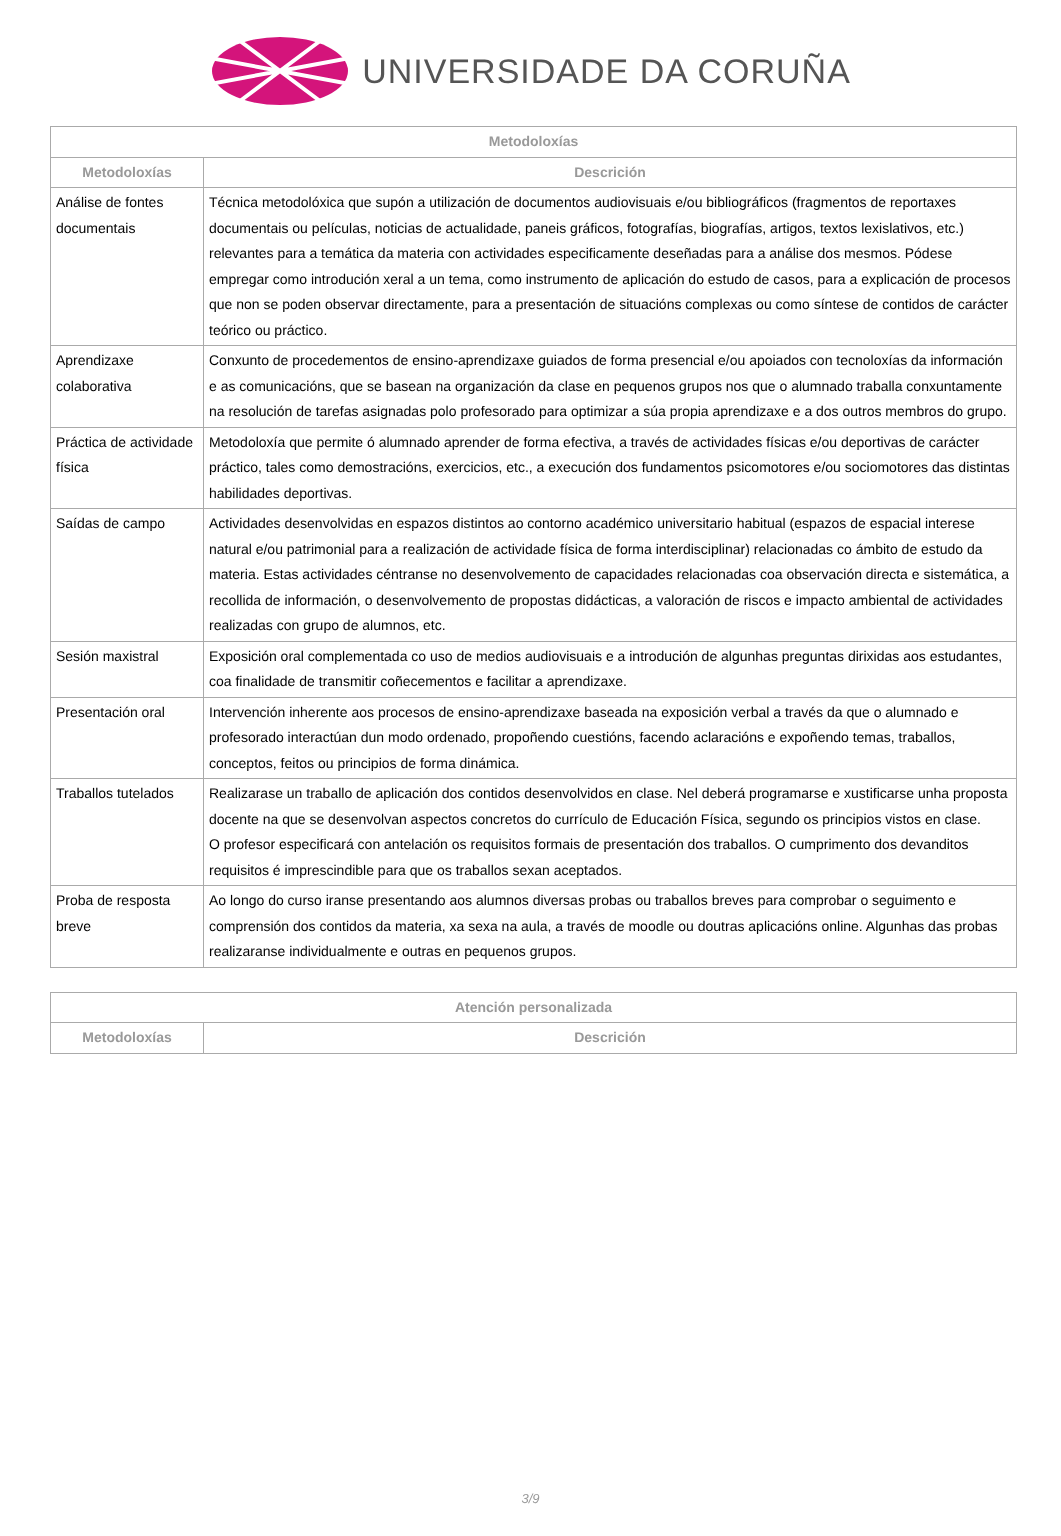UNIVERSIDADE DA CORUÑA
| Metodoloxías | |
| --- | --- |
| Metodoloxías | Descrición |
| Análise de fontes documentais | Técnica metodolóxica que supón a utilización de documentos audiovisuais e/ou bibliográficos (fragmentos de reportaxes documentais ou películas, noticias de actualidade, paneis gráficos, fotografías, biografías, artigos, textos lexislativos, etc.) relevantes para a temática da materia con actividades especificamente deseñadas para a análise dos mesmos. Pódese empregar como introdución xeral a un tema, como instrumento de aplicación do estudo de casos, para a explicación de procesos que non se poden observar directamente, para a presentación de situacións complexas ou como síntese de contidos de carácter teórico ou práctico. |
| Aprendizaxe colaborativa | Conxunto de procedementos de ensino-aprendizaxe guiados de forma presencial e/ou apoiados con tecnoloxías da información e as comunicacións, que se basean na organización da clase en pequenos grupos nos que o alumnado traballa conxuntamente na resolución de tarefas asignadas polo profesorado para optimizar a súa propia aprendizaxe e a dos outros membros do grupo. |
| Práctica de actividade física | Metodoloxía que permite ó alumnado aprender de forma efectiva, a través de actividades físicas e/ou deportivas de carácter práctico, tales como demostracións, exercicios, etc., a execución dos fundamentos psicomotores e/ou sociomotores das distintas habilidades deportivas. |
| Saídas de campo | Actividades desenvolvidas en espazos distintos ao contorno académico universitario habitual (espazos de espacial interese natural e/ou patrimonial para a realización de actividade física de forma interdisciplinar) relacionadas co ámbito de estudo da materia. Estas actividades céntranse no desenvolvemento de capacidades relacionadas coa observación directa e sistemática, a recollida de información, o desenvolvemento de propostas didácticas, a valoración de riscos e impacto ambiental de actividades realizadas con grupo de alumnos, etc. |
| Sesión maxistral | Exposición oral complementada co uso de medios audiovisuais e a introdución de algunhas preguntas dirixidas aos estudantes, coa finalidade de transmitir coñecementos e facilitar a aprendizaxe. |
| Presentación oral | Intervención inherente aos procesos de ensino-aprendizaxe baseada na exposición verbal a través da que o alumnado e profesorado interactúan dun modo ordenado, propoñendo cuestións, facendo aclaracións e expoñendo temas, traballos, conceptos, feitos ou principios de forma dinámica. |
| Traballos tutelados | Realizarase un traballo de aplicación dos contidos desenvolvidos en clase. Nel deberá programarse e xustificarse unha proposta docente na que se desenvolvan aspectos concretos do currículo de Educación Física, segundo os principios vistos en clase. O profesor especificará con antelación os requisitos formais de presentación dos traballos. O cumprimento dos devanditos requisitos é imprescindible para que os traballos sexan aceptados. |
| Proba de resposta breve | Ao longo do curso iranse presentando aos alumnos diversas probas ou traballos breves para comprobar o seguimento e comprensión dos contidos da materia, xa sexa na aula, a través de moodle ou doutras aplicacións online. Algunhas das probas realizaranse individualmente e outras en pequenos grupos. |
| Atención personalizada | |
| --- | --- |
| Metodoloxías | Descrición |
3/9